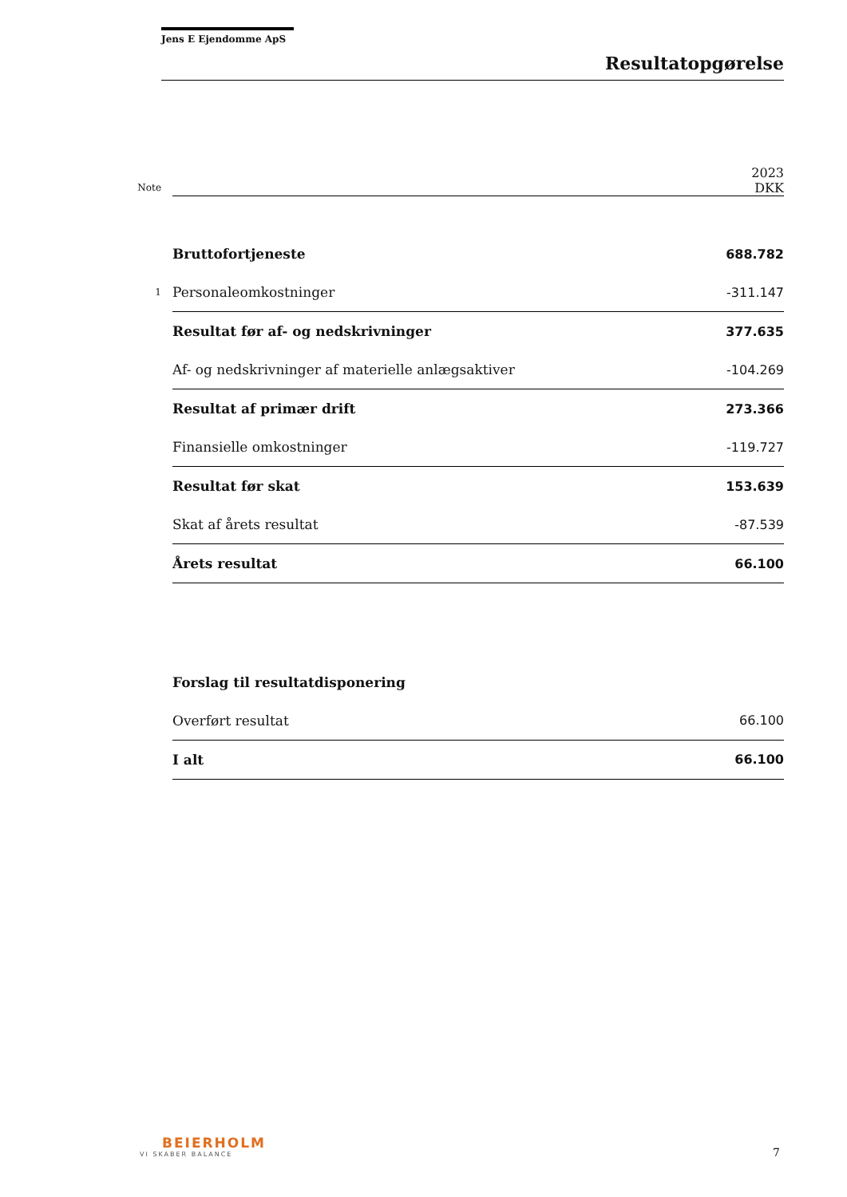Jens E Ejendomme ApS
Resultatopgørelse
| Note | | 2023 DKK |
| | Bruttofortjeneste | 688.782 |
| 1 | Personaleomkostninger | -311.147 |
| | Resultat før af- og nedskrivninger | 377.635 |
| | Af- og nedskrivninger af materielle anlægsaktiver | -104.269 |
| | Resultat af primær drift | 273.366 |
| | Finansielle omkostninger | -119.727 |
| | Resultat før skat | 153.639 |
| | Skat af årets resultat | -87.539 |
| | Årets resultat | 66.100 |
| | Forslag til resultatdisponering | |
| | Overført resultat | 66.100 |
| | I alt | 66.100 |
BEIERHOLM
VI SKABER BALANCE
7